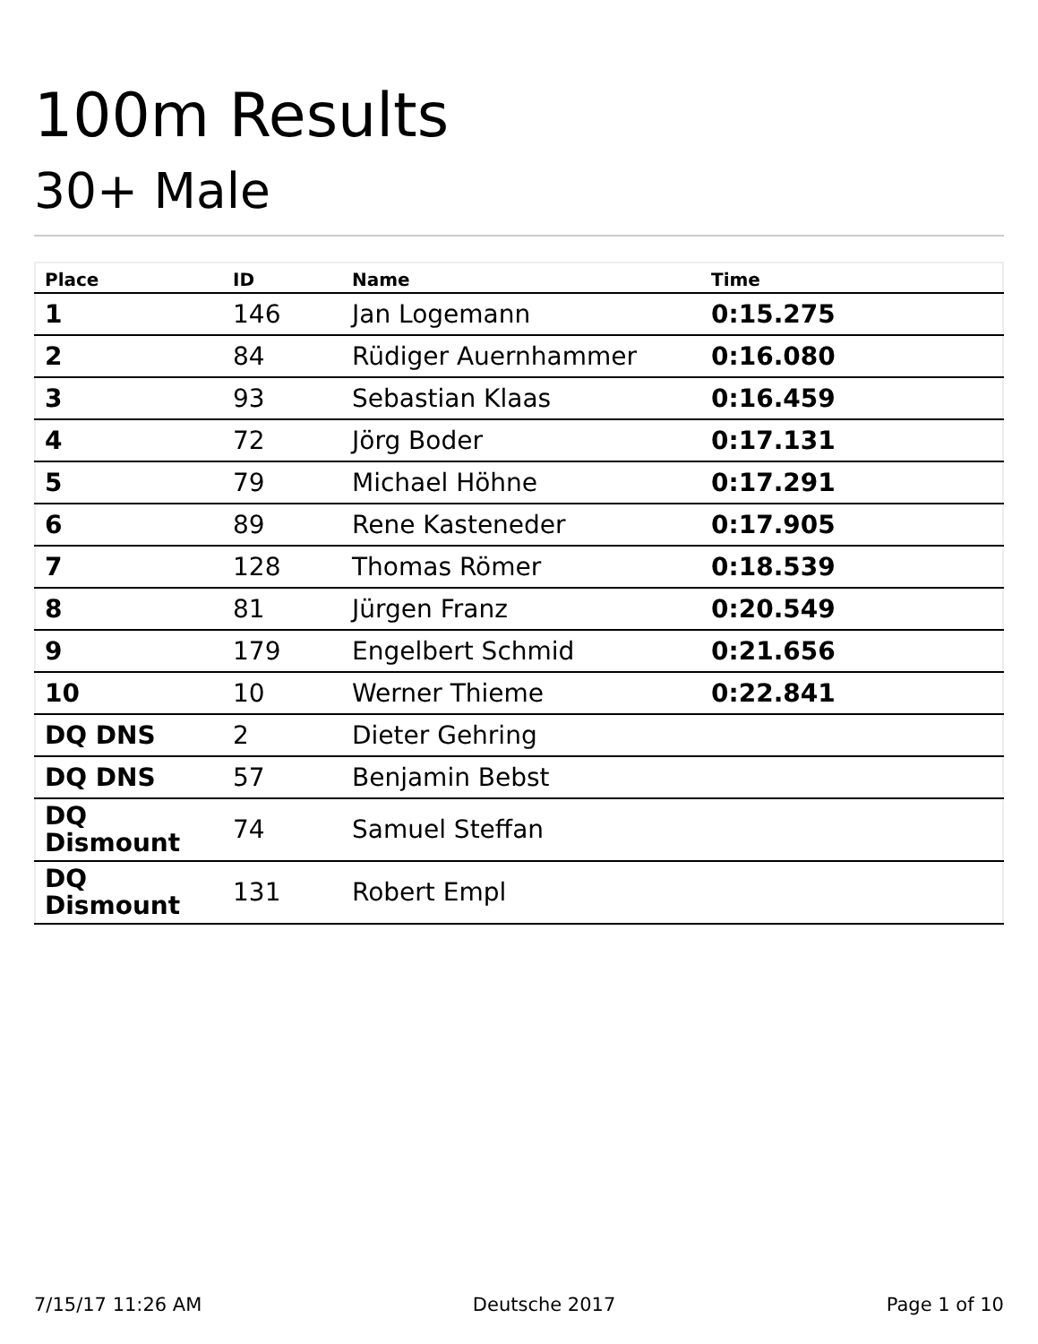100m Results
30+ Male
| Place | ID | Name | Time |
| --- | --- | --- | --- |
| 1 | 146 | Jan Logemann | 0:15.275 |
| 2 | 84 | Rüdiger Auernhammer | 0:16.080 |
| 3 | 93 | Sebastian Klaas | 0:16.459 |
| 4 | 72 | Jörg Boder | 0:17.131 |
| 5 | 79 | Michael Höhne | 0:17.291 |
| 6 | 89 | Rene Kasteneder | 0:17.905 |
| 7 | 128 | Thomas Römer | 0:18.539 |
| 8 | 81 | Jürgen Franz | 0:20.549 |
| 9 | 179 | Engelbert Schmid | 0:21.656 |
| 10 | 10 | Werner Thieme | 0:22.841 |
| DQ DNS | 2 | Dieter Gehring | |
| DQ DNS | 57 | Benjamin Bebst | |
| DQ Dismount | 74 | Samuel Steffan | |
| DQ Dismount | 131 | Robert Empl | |
7/15/17 11:26 AM Deutsche 2017 Page 1 of 10